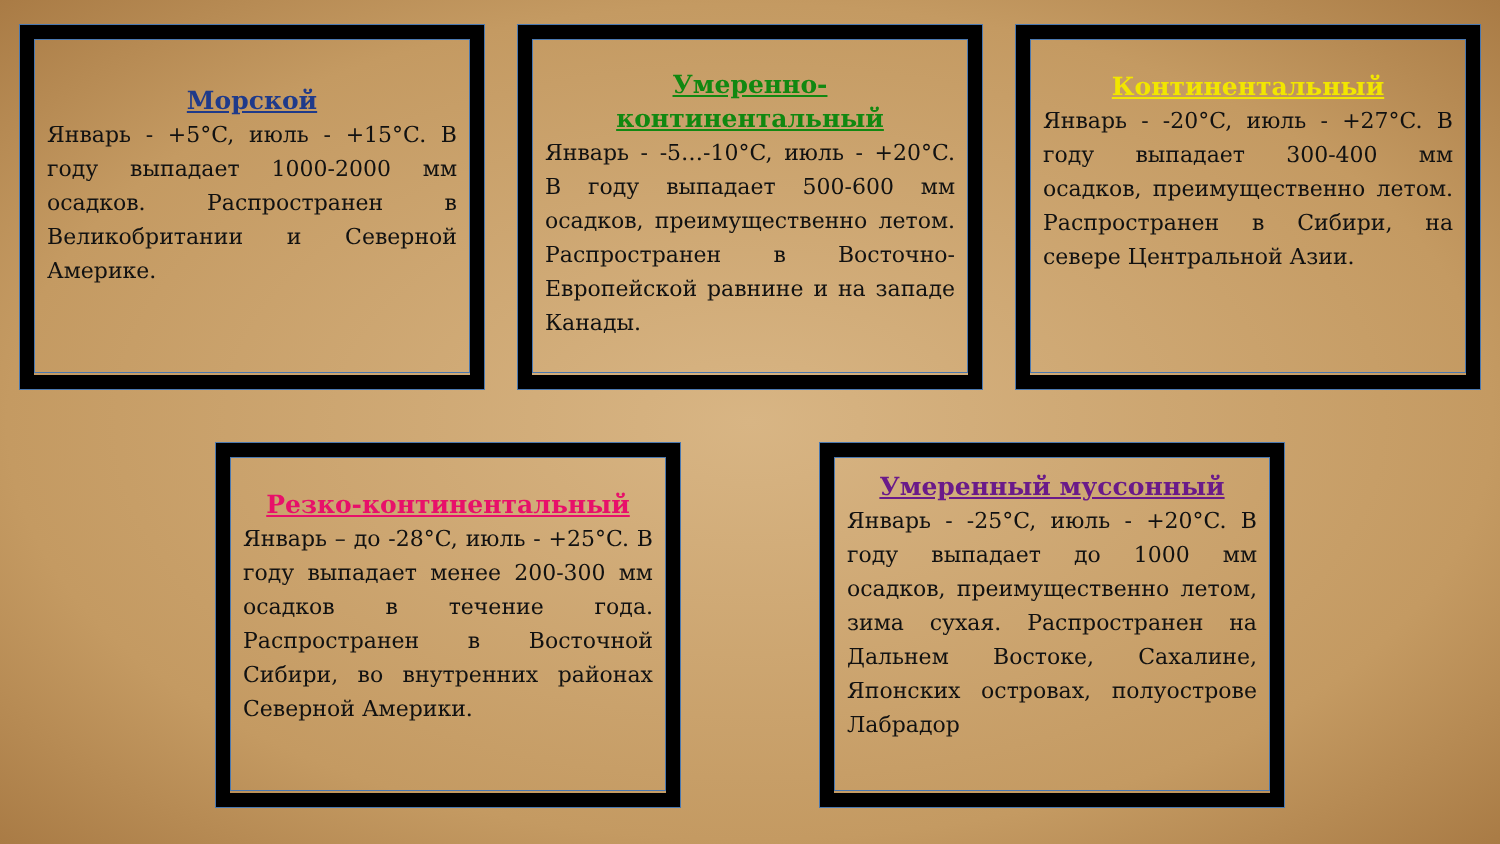Морской
Январь - +5°C, июль - +15°C. В году выпадает 1000-2000 мм осадков. Распространен в Великобритании и Северной Америке.
Умеренно-континентальный
Январь - -5…-10°C, июль - +20°C. В году выпадает 500-600 мм осадков, преимущественно летом. Распространен в Восточно-Европейской равнине и на западе Канады.
Континентальный
Январь - -20°C, июль - +27°C. В году выпадает 300-400 мм осадков, преимущественно летом. Распространен в Сибири, на севере Центральной Азии.
Резко-континентальный
Январь – до -28°C, июль - +25°C. В году выпадает менее 200-300 мм осадков в течение года. Распространен в Восточной Сибири, во внутренних районах Северной Америки.
Умеренный муссонный
Январь - -25°C, июль - +20°C. В году выпадает до 1000 мм осадков, преимущественно летом, зима сухая. Распространен на Дальнем Востоке, Сахалине, Японских островах, полуострове Лабрадор